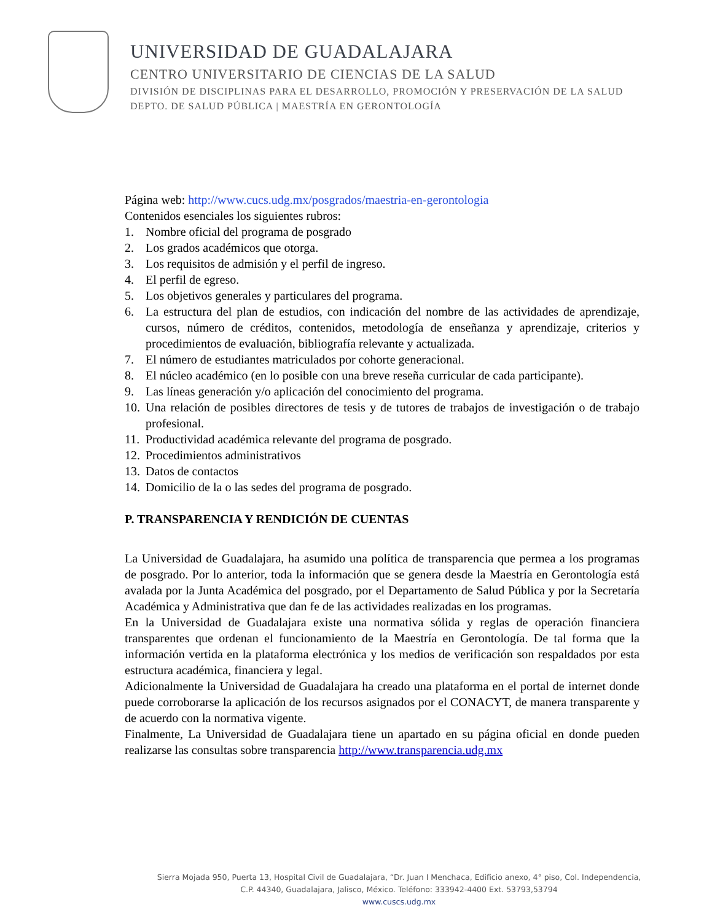UNIVERSIDAD DE GUADALAJARA
CENTRO UNIVERSITARIO DE CIENCIAS DE LA SALUD
DIVISIÓN DE DISCIPLINAS PARA EL DESARROLLO, PROMOCIÓN Y PRESERVACIÓN DE LA SALUD
DEPTO. DE SALUD PÚBLICA | MAESTRÍA EN GERONTOLOGÍA
Página web: http://www.cucs.udg.mx/posgrados/maestria-en-gerontologia
Contenidos esenciales los siguientes rubros:
1. Nombre oficial del programa de posgrado
2. Los grados académicos que otorga.
3. Los requisitos de admisión y el perfil de ingreso.
4. El perfil de egreso.
5. Los objetivos generales y particulares del programa.
6. La estructura del plan de estudios, con indicación del nombre de las actividades de aprendizaje, cursos, número de créditos, contenidos, metodología de enseñanza y aprendizaje, criterios y procedimientos de evaluación, bibliografía relevante y actualizada.
7. El número de estudiantes matriculados por cohorte generacional.
8. El núcleo académico (en lo posible con una breve reseña curricular de cada participante).
9. Las líneas generación y/o aplicación del conocimiento del programa.
10.
Una relación de posibles directores de tesis y de tutores de trabajos de investigación o de trabajo profesional.
11.
Productividad académica relevante del programa de posgrado.
12.
Procedimientos administrativos
13.
Datos de contactos
14.
Domicilio de la o las sedes del programa de posgrado.
P. TRANSPARENCIA Y RENDICIÓN DE CUENTAS
La Universidad de Guadalajara, ha asumido una política de transparencia que permea a los programas de posgrado. Por lo anterior, toda la información que se genera desde la Maestría en Gerontología está avalada por la Junta Académica del posgrado, por el Departamento de Salud Pública y por la Secretaría Académica y Administrativa que dan fe de las actividades realizadas en los programas.
En la Universidad de Guadalajara existe una normativa sólida y reglas de operación financiera transparentes que ordenan el funcionamiento de la Maestría en Gerontología. De tal forma que la información vertida en la plataforma electrónica y los medios de verificación son respaldados por esta estructura académica, financiera y legal.
Adicionalmente la Universidad de Guadalajara ha creado una plataforma en el portal de internet donde puede corroborarse la aplicación de los recursos asignados por el CONACYT, de manera transparente y de acuerdo con la normativa vigente.
Finalmente, La Universidad de Guadalajara tiene un apartado en su página oficial en donde pueden realizarse las consultas sobre transparencia http://www.transparencia.udg.mx
Sierra Mojada 950, Puerta 13, Hospital Civil de Guadalajara, “Dr. Juan I Menchaca, Edificio anexo, 4° piso, Col. Independencia,
C.P. 44340, Guadalajara, Jalisco, México. Teléfono: 333942-4400 Ext. 53793,53794
www.cuscs.udg.mx